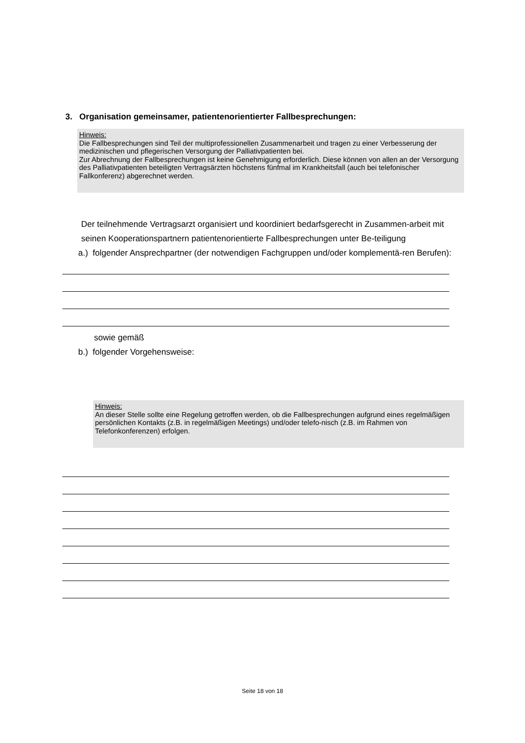3. Organisation gemeinsamer, patientenorientierter Fallbesprechungen:
Hinweis:
Die Fallbesprechungen sind Teil der multiprofessionellen Zusammenarbeit und tragen zu einer Verbesserung der medizinischen und pflegerischen Versorgung der Palliativpatienten bei.
Zur Abrechnung der Fallbesprechungen ist keine Genehmigung erforderlich. Diese können von allen an der Versorgung des Palliativpatienten beteiligten Vertragsärzten höchstens fünfmal im Krankheitsfall (auch bei telefonischer Fallkonferenz) abgerechnet werden.
Der teilnehmende Vertragsarzt organisiert und koordiniert bedarfsgerecht in Zusammen-arbeit mit seinen Kooperationspartnern patientenorientierte Fallbesprechungen unter Be-teiligung
a.) folgender Ansprechpartner (der notwendigen Fachgruppen und/oder komplementä-ren Berufen):
sowie gemäß
b.) folgender Vorgehensweise:
Hinweis:
An dieser Stelle sollte eine Regelung getroffen werden, ob die Fallbesprechungen aufgrund eines regelmäßigen persönlichen Kontakts (z.B. in regelmäßigen Meetings) und/oder telefo-nisch (z.B. im Rahmen von Telefonkonferenzen) erfolgen.
Seite 18 von 18